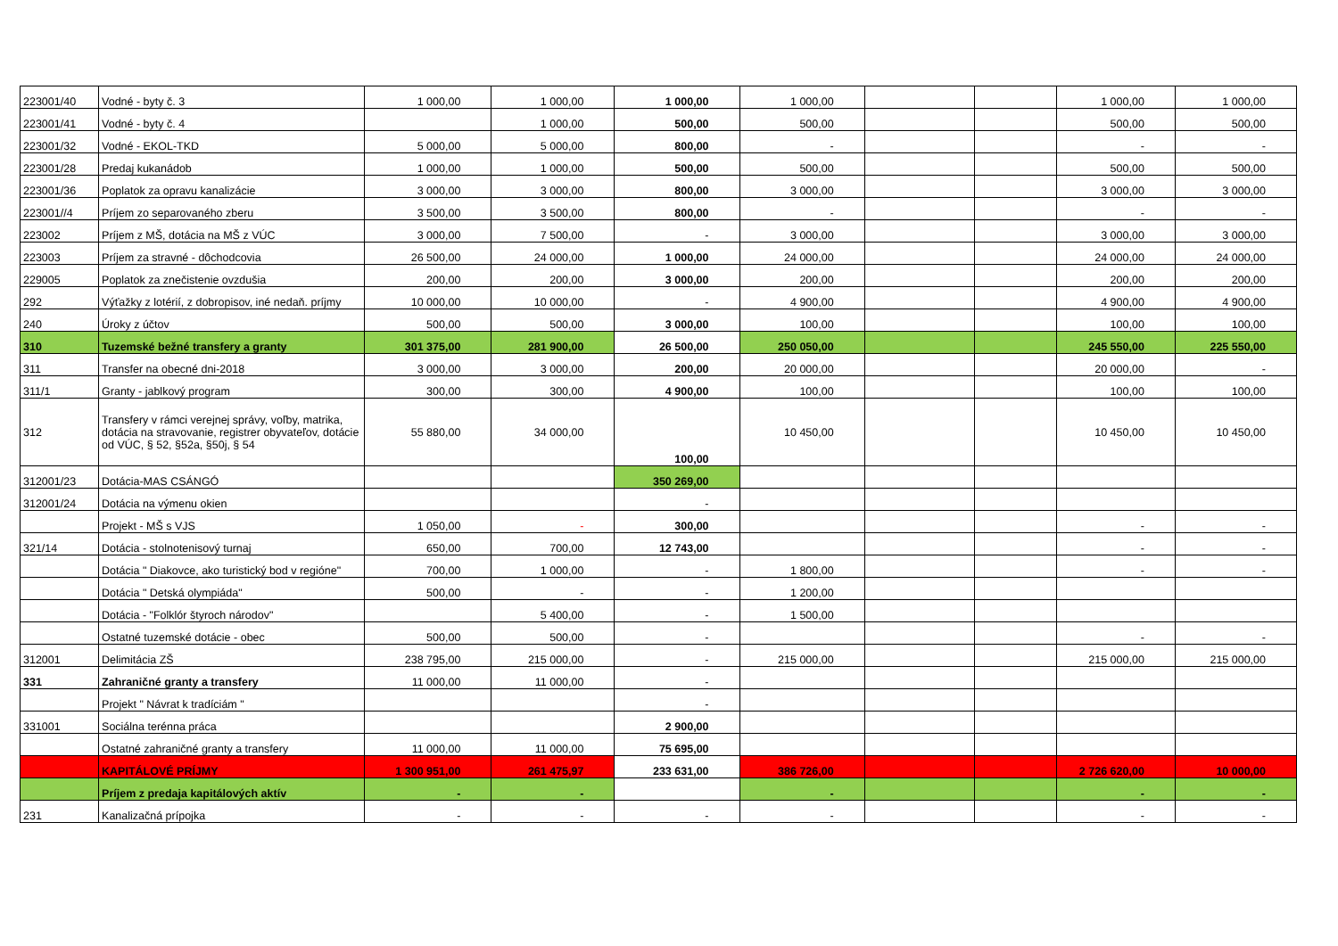| 223001/40 | Vodné - byty č. 3 | 1 000,00 | 1 000,00 | 1 000,00 | 1 000,00 | | | 1 000,00 | 1 000,00 |
| 223001/41 | Vodné - byty č. 4 | | 1 000,00 | 500,00 | 500,00 | | | 500,00 | 500,00 |
| 223001/32 | Vodné - EKOL-TKD | 5 000,00 | 5 000,00 | 800,00 | - | | | - | - |
| 223001/28 | Predaj kukanádob | 1 000,00 | 1 000,00 | 500,00 | 500,00 | | | 500,00 | 500,00 |
| 223001/36 | Poplatok za opravu kanalizácie | 3 000,00 | 3 000,00 | 800,00 | 3 000,00 | | | 3 000,00 | 3 000,00 |
| 223001//4 | Príjem zo separovaného zberu | 3 500,00 | 3 500,00 | 800,00 | - | | | - | - |
| 223002 | Príjem z MŠ, dotácia na MŠ z VÚC | 3 000,00 | 7 500,00 | - | 3 000,00 | | | 3 000,00 | 3 000,00 |
| 223003 | Príjem za stravné - dôchodcovia | 26 500,00 | 24 000,00 | 1 000,00 | 24 000,00 | | | 24 000,00 | 24 000,00 |
| 229005 | Poplatok za znečistenie ovzdušia | 200,00 | 200,00 | 3 000,00 | 200,00 | | | 200,00 | 200,00 |
| 292 | Výťažky z lotérií, z dobropisov, iné nedaň. príjmy | 10 000,00 | 10 000,00 | - | 4 900,00 | | | 4 900,00 | 4 900,00 |
| 240 | Úroky z účtov | 500,00 | 500,00 | 3 000,00 | 100,00 | | | 100,00 | 100,00 |
| 310 | Tuzemské bežné transfery a granty | 301 375,00 | 281 900,00 | 26 500,00 | 250 050,00 | | | 245 550,00 | 225 550,00 |
| 311 | Transfer na obecné dni-2018 | 3 000,00 | 3 000,00 | 200,00 | 20 000,00 | | | 20 000,00 | - |
| 311/1 | Granty - jablkový program | 300,00 | 300,00 | 4 900,00 | 100,00 | | | 100,00 | 100,00 |
| 312 | Transfery v rámci verejnej správy, voľby, matrika, dotácia na stravovanie, registrer obyvateľov, dotácie od VÚC, § 52, §52a, §50j, § 54 | 55 880,00 | 34 000,00 | 100,00 | 10 450,00 | | | 10 450,00 | 10 450,00 |
| 312001/23 | Dotácia-MAS CSÁNGÓ | | | 350 269,00 | | | | | |
| 312001/24 | Dotácia na výmenu okien | | | - | | | | | |
| | Projekt - MŠ s VJS | 1 050,00 | - | 300,00 | | | | - | - |
| 321/14 | Dotácia - stolnotenisový turnaj | 650,00 | 700,00 | 12 743,00 | | | | - | - |
| | Dotácia " Diakovce, ako turistický bod v regióne" | 700,00 | 1 000,00 | - | 1 800,00 | | | - | - |
| | Dotácia " Detská olympiáda" | 500,00 | - | - | 1 200,00 | | | | |
| | Dotácia - "Folklór štyroch národov" | | 5 400,00 | - | 1 500,00 | | | | |
| | Ostatné tuzemské dotácie - obec | 500,00 | 500,00 | - | | | | - | - |
| 312001 | Delimitácia ZŠ | 238 795,00 | 215 000,00 | - | 215 000,00 | | | 215 000,00 | 215 000,00 |
| 331 | Zahraničné granty a transfery | 11 000,00 | 11 000,00 | - | | | | | |
| | Projekt " Návrat k tradíciám " | | | - | | | | | |
| 331001 | Sociálna terénna práca | | | 2 900,00 | | | | | |
| | Ostatné zahraničné granty a transfery | 11 000,00 | 11 000,00 | 75 695,00 | | | | | |
| | KAPITÁLOVÉ PRÍJMY | 1 300 951,00 | 261 475,97 | 233 631,00 | 386 726,00 | | | 2 726 620,00 | 10 000,00 |
| | Príjem z predaja kapitálových aktív | - | - | | - | | | - | - |
| 231 | Kanalizačná prípojka | - | - | - | - | | | - | - |